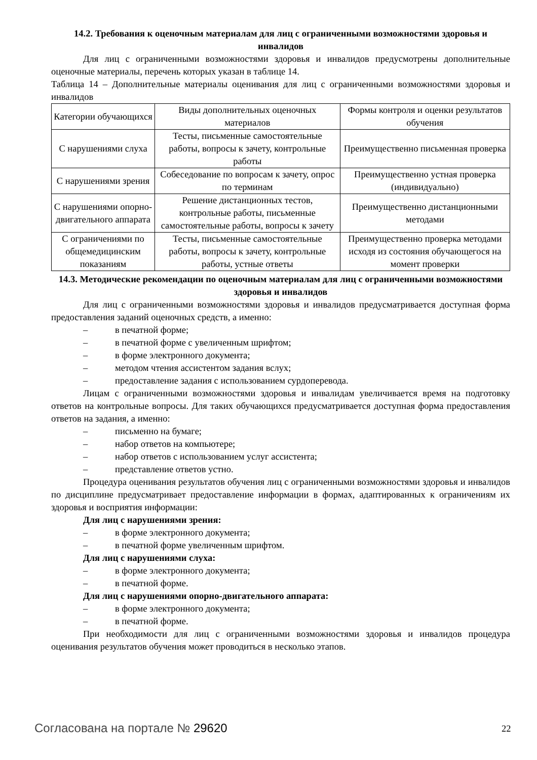14.2. Требования к оценочным материалам для лиц с ограниченными возможностями здоровья и инвалидов
Для лиц с ограниченными возможностями здоровья и инвалидов предусмотрены дополнительные оценочные материалы, перечень которых указан в таблице 14.
Таблица 14 – Дополнительные материалы оценивания для лиц с ограниченными возможностями здоровья и инвалидов
| Категории обучающихся | Виды дополнительных оценочных материалов | Формы контроля и оценки результатов обучения |
| С нарушениями слуха | Тесты, письменные самостоятельные работы, вопросы к зачету, контрольные работы | Преимущественно письменная проверка |
| С нарушениями зрения | Собеседование по вопросам к зачету, опрос по терминам | Преимущественно устная проверка (индивидуально) |
| С нарушениями опорно-двигательного аппарата | Решение дистанционных тестов, контрольные работы, письменные самостоятельные работы, вопросы к зачету | Преимущественно дистанционными методами |
| С ограничениями по общемедицинским показаниям | Тесты, письменные самостоятельные работы, вопросы к зачету, контрольные работы, устные ответы | Преимущественно проверка методами исходя из состояния обучающегося на момент проверки |
14.3. Методические рекомендации по оценочным материалам для лиц с ограниченными возможностями здоровья и инвалидов
Для лиц с ограниченными возможностями здоровья и инвалидов предусматривается доступная форма предоставления заданий оценочных средств, а именно:
– в печатной форме;
– в печатной форме с увеличенным шрифтом;
– в форме электронного документа;
– методом чтения ассистентом задания вслух;
– предоставление задания с использованием сурдоперевода.
Лицам с ограниченными возможностями здоровья и инвалидам увеличивается время на подготовку ответов на контрольные вопросы. Для таких обучающихся предусматривается доступная форма предоставления ответов на задания, а именно:
– письменно на бумаге;
– набор ответов на компьютере;
– набор ответов с использованием услуг ассистента;
– представление ответов устно.
Процедура оценивания результатов обучения лиц с ограниченными возможностями здоровья и инвалидов по дисциплине предусматривает предоставление информации в формах, адаптированных к ограничениям их здоровья и восприятия информации:
Для лиц с нарушениями зрения:
– в форме электронного документа;
– в печатной форме увеличенным шрифтом.
Для лиц с нарушениями слуха:
– в форме электронного документа;
– в печатной форме.
Для лиц с нарушениями опорно-двигательного аппарата:
– в форме электронного документа;
– в печатной форме.
При необходимости для лиц с ограниченными возможностями здоровья и инвалидов процедура оценивания результатов обучения может проводиться в несколько этапов.
Согласована на портале № 29620 22